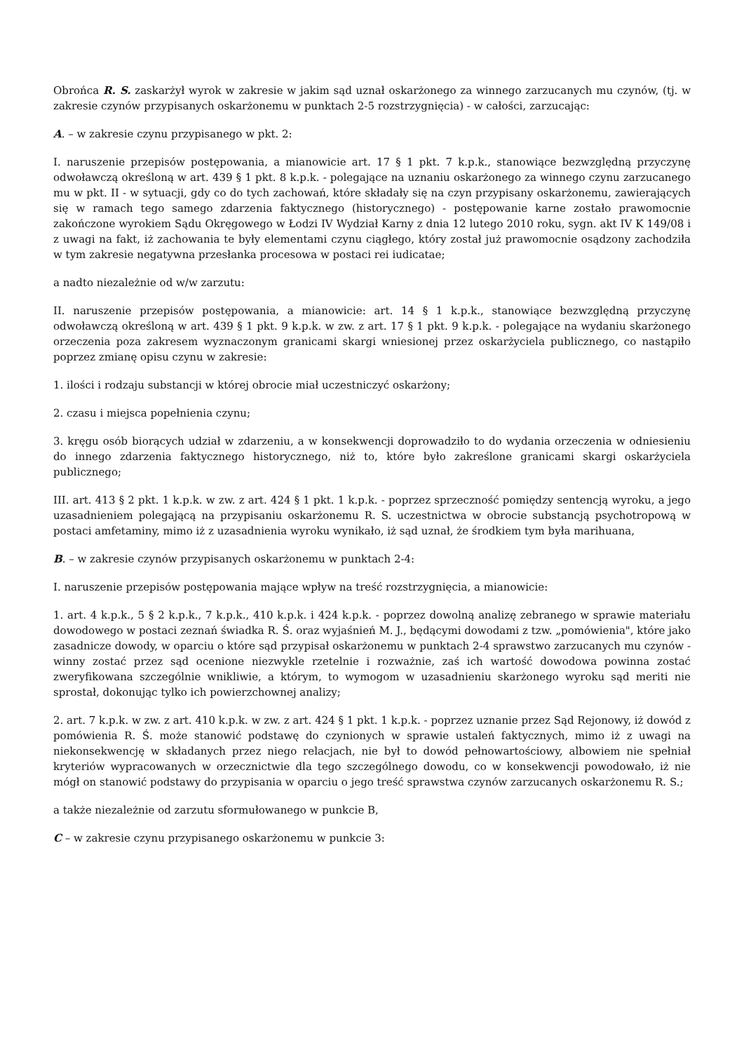Obrońca R. S. zaskarżył wyrok w zakresie w jakim sąd uznał oskarżonego za winnego zarzucanych mu czynów, (tj. w zakresie czynów przypisanych oskarżonemu w punktach 2-5 rozstrzygnięcia) - w całości, zarzucając:
A. – w zakresie czynu przypisanego w pkt. 2:
I. naruszenie przepisów postępowania, a mianowicie art. 17 § 1 pkt. 7 k.p.k., stanowiące bezwzględną przyczynę odwoławczą określoną w art. 439 § 1 pkt. 8 k.p.k. - polegające na uznaniu oskarżonego za winnego czynu zarzucanego mu w pkt. II - w sytuacji, gdy co do tych zachowań, które składały się na czyn przypisany oskarżonemu, zawierających się w ramach tego samego zdarzenia faktycznego (historycznego) - postępowanie karne zostało prawomocnie zakończone wyrokiem Sądu Okręgowego w Łodzi IV Wydział Karny z dnia 12 lutego 2010 roku, sygn. akt IV K 149/08 i z uwagi na fakt, iż zachowania te były elementami czynu ciągłego, który został już prawomocnie osądzony zachodziła w tym zakresie negatywna przesłanka procesowa w postaci rei iudicatae;
a nadto niezależnie od w/w zarzutu:
II. naruszenie przepisów postępowania, a mianowicie: art. 14 § 1 k.p.k., stanowiące bezwzględną przyczynę odwoławczą określoną w art. 439 § 1 pkt. 9 k.p.k. w zw. z art. 17 § 1 pkt. 9 k.p.k. - polegające na wydaniu skarżonego orzeczenia poza zakresem wyznaczonym granicami skargi wniesionej przez oskarżyciela publicznego, co nastąpiło poprzez zmianę opisu czynu w zakresie:
1. ilości i rodzaju substancji w której obrocie miał uczestniczyć oskarżony;
2. czasu i miejsca popełnienia czynu;
3. kręgu osób biorących udział w zdarzeniu, a w konsekwencji doprowadziło to do wydania orzeczenia w odniesieniu do innego zdarzenia faktycznego historycznego, niż to, które było zakreślone granicami skargi oskarżyciela publicznego;
III. art. 413 § 2 pkt. 1 k.p.k. w zw. z art. 424 § 1 pkt. 1 k.p.k. - poprzez sprzeczność pomiędzy sentencją wyroku, a jego uzasadnieniem polegającą na przypisaniu oskarżonemu R. S. uczestnictwa w obrocie substancją psychotropową w postaci amfetaminy, mimo iż z uzasadnienia wyroku wynikało, iż sąd uznał, że środkiem tym była marihuana,
B. – w zakresie czynów przypisanych oskarżonemu w punktach 2-4:
I. naruszenie przepisów postępowania mające wpływ na treść rozstrzygnięcia, a mianowicie:
1. art. 4 k.p.k., 5 § 2 k.p.k., 7 k.p.k., 410 k.p.k. i 424 k.p.k. - poprzez dowolną analizę zebranego w sprawie materiału dowodowego w postaci zeznań świadka R. Ś. oraz wyjaśnień M. J., będącymi dowodami z tzw. „pomówienia", które jako zasadnicze dowody, w oparciu o które sąd przypisał oskarżonemu w punktach 2-4 sprawstwo zarzucanych mu czynów - winny zostać przez sąd ocenione niezwykle rzetelnie i rozważnie, zaś ich wartość dowodowa powinna zostać zweryfikowana szczególnie wnikliwie, a którym, to wymogom w uzasadnieniu skarżonego wyroku sąd meriti nie sprostał, dokonując tylko ich powierzchownej analizy;
2. art. 7 k.p.k. w zw. z art. 410 k.p.k. w zw. z art. 424 § 1 pkt. 1 k.p.k. - poprzez uznanie przez Sąd Rejonowy, iż dowód z pomówienia R. Ś. może stanowić podstawę do czynionych w sprawie ustaleń faktycznych, mimo iż z uwagi na niekonsekwencję w składanych przez niego relacjach, nie był to dowód pełnowartościowy, albowiem nie spełniał kryteriów wypracowanych w orzecznictwie dla tego szczególnego dowodu, co w konsekwencji powodowało, iż nie mógł on stanowić podstawy do przypisania w oparciu o jego treść sprawstwa czynów zarzucanych oskarżonemu R. S.;
a także niezależnie od zarzutu sformułowanego w punkcie B,
C – w zakresie czynu przypisanego oskarżonemu w punkcie 3: